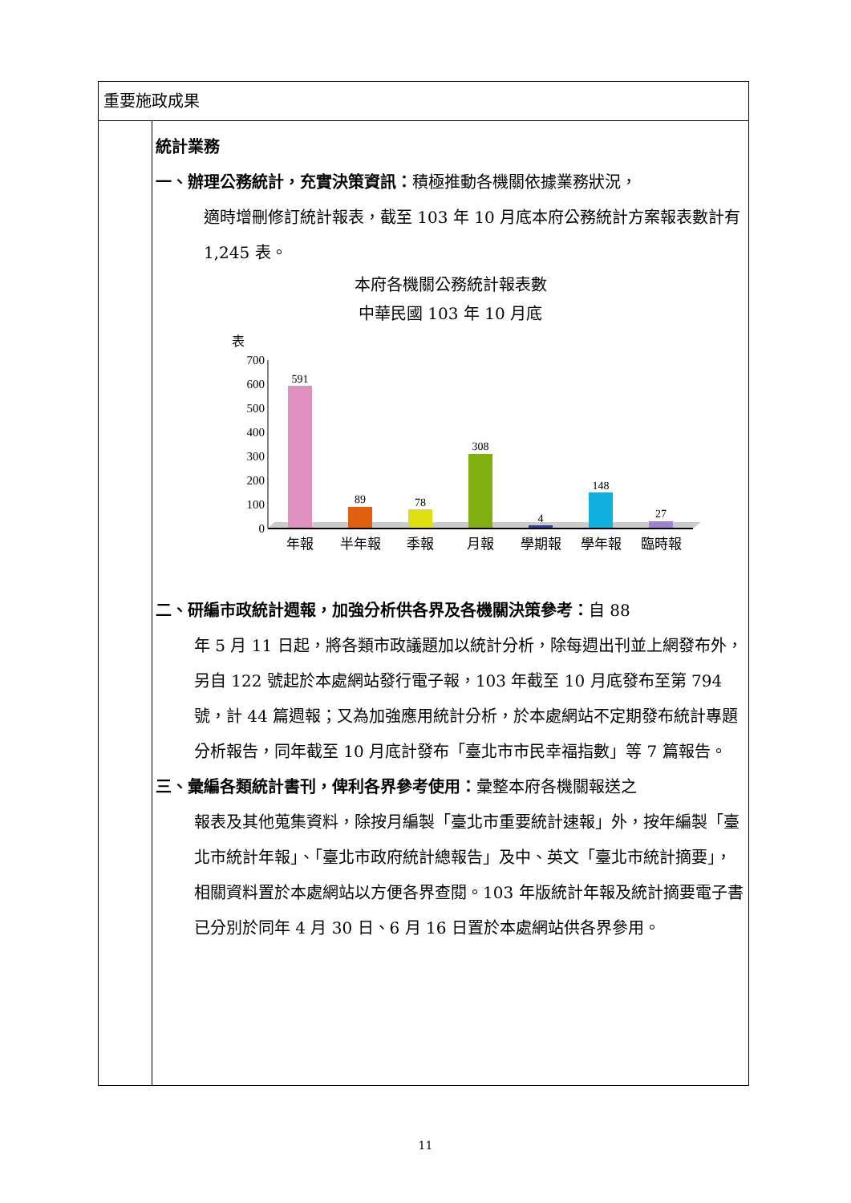| 重要施政成果 | |
| | 統計業務 一、辦理公務統計，充實決策資訊： 積極推動各機關依據業務狀況， 適時增刪修訂統計報表，截至 103 年 10 月底本府公務統計方案報表數計有 1,245 表。 本府各機關公務統計報表數 中華民國 103 年 10 月底 表 700 600 500 400 300 200 100 0 591 89 78 308 4 148 27 年報 半年報 季報 月報 學期報 學年報 臨時報 二、研編市政統計週報，加強分析供各界及各機關決策參考： 自 88 年 5 月 11 日起，將各類市政議題加以統計分析，除每週出刊並上網發布外，另自 122 號起於本處網站發行電子報，103 年截至 10 月底發布至第 794 號，計 44 篇週報；又為加強應用統計分析，於本處網站不定期發布統計專題分析報告，同年截至 10 月底計發布「臺北市市民幸福指數」等 7 篇報告。 三、彙編各類統計書刊，俾利各界參考使用： 彙整本府各機關報送之 報表及其他蒐集資料，除按月編製「臺北市重要統計速報」外，按年編製「臺北市統計年報」、「臺北市政府統計總報告」及中、英文「臺北市統計摘要」，相關資料置於本處網站以方便各界查閱。103 年版統計年報及統計摘要電子書已分別於同年 4 月 30 日、6 月 16 日置於本處網站供各界參用。 |
11